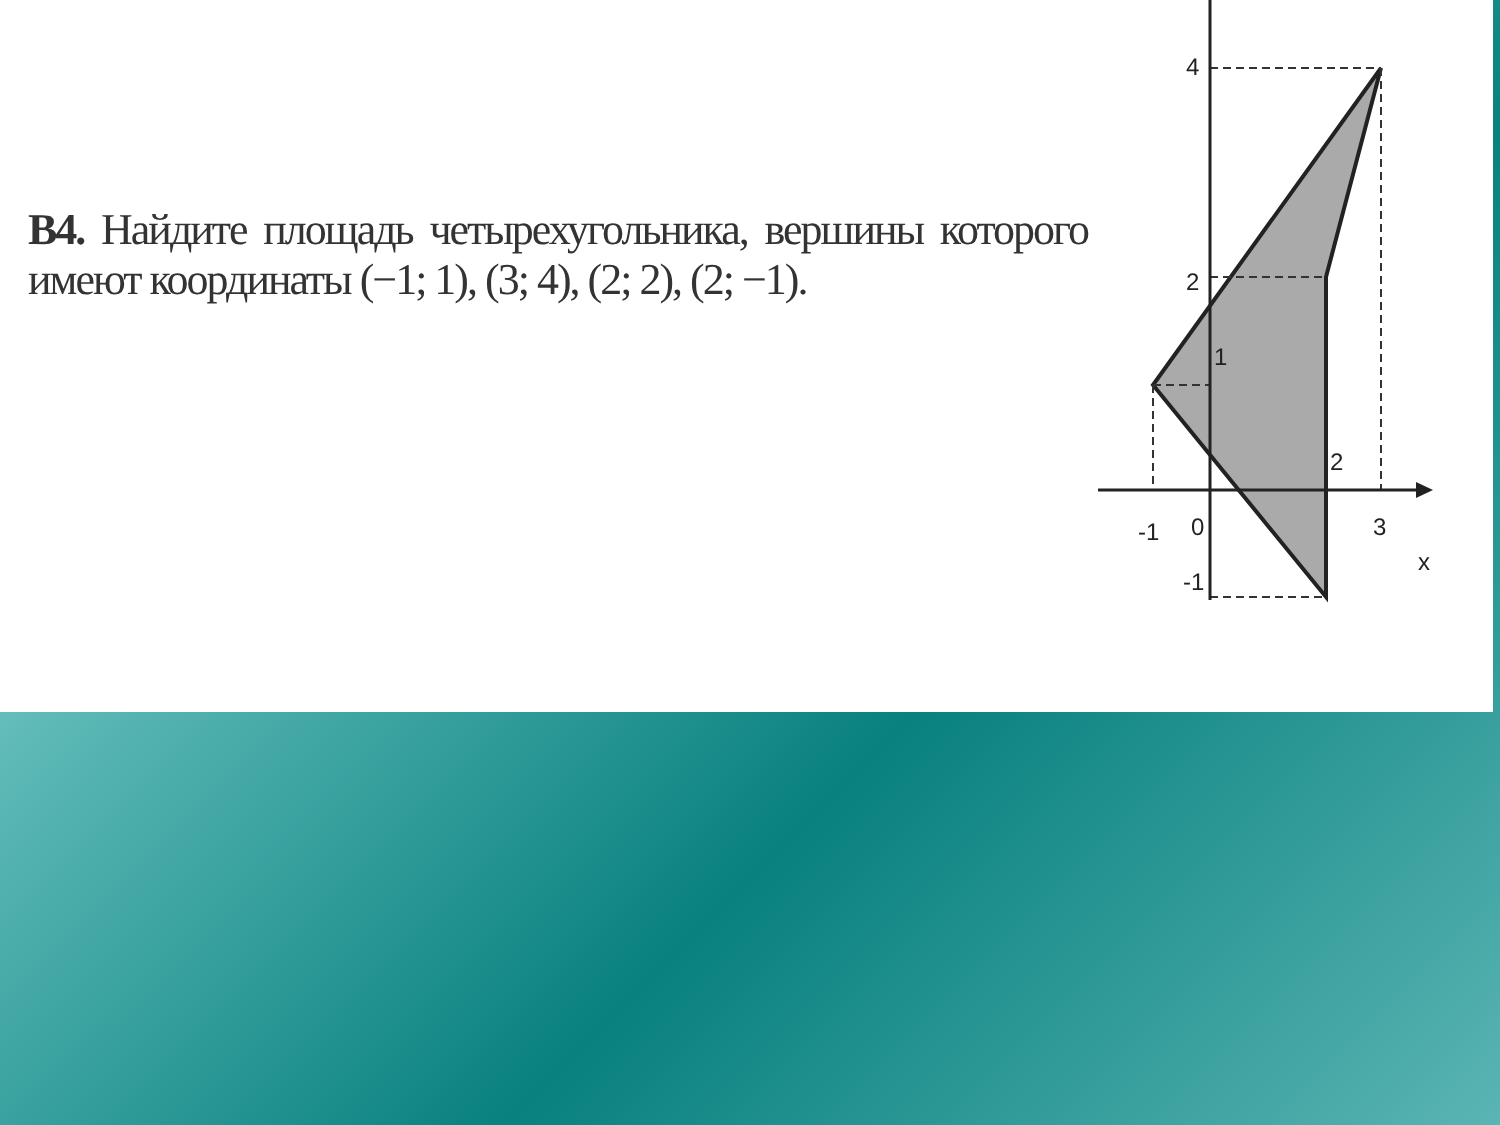В4. Найдите площадь четырехугольника, вершины которого имеют координаты (−1; 1), (3; 4), (2; 2), (2; −1).
4
2
1
2
-1
0
3
x
-1